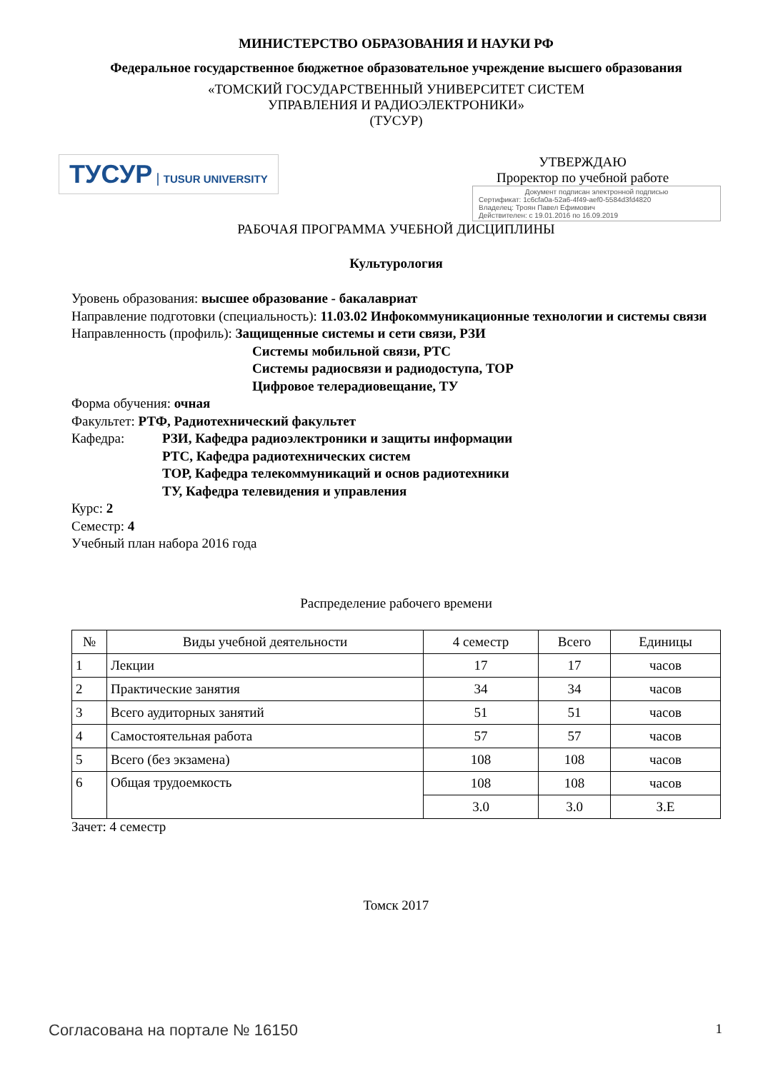МИНИСТЕРСТВО ОБРАЗОВАНИЯ И НАУКИ РФ
Федеральное государственное бюджетное образовательное учреждение высшего образования
«ТОМСКИЙ ГОСУДАРСТВЕННЫЙ УНИВЕРСИТЕТ СИСТЕМ
УПРАВЛЕНИЯ И РАДИОЭЛЕКТРОНИКИ»
(ТУСУР)
ТУСУР | TUSUR UNIVERSITY
УТВЕРЖДАЮ
Проректор по учебной работе
Документ подписан электронной подписью
Сертификат: 1c6cfa0a-52a6-4f49-aef0-5584d3fd4820
Владелец: Троян Павел Ефимович
Действителен: с 19.01.2016 по 16.09.2019
РАБОЧАЯ ПРОГРАММА УЧЕБНОЙ ДИСЦИПЛИНЫ
Культурология
Уровень образования: высшее образование - бакалавриат
Направление подготовки (специальность): 11.03.02 Инфокоммуникационные технологии и системы связи
Направленность (профиль): Защищенные системы и сети связи, РЗИ
Системы мобильной связи, РТС
Системы радиосвязи и радиодоступа, ТОР
Цифровое телерадиовещание, ТУ
Форма обучения: очная
Факультет: РТФ, Радиотехнический факультет
Кафедра: РЗИ, Кафедра радиоэлектроники и защиты информации
РТС, Кафедра радиотехнических систем
ТОР, Кафедра телекоммуникаций и основ радиотехники
ТУ, Кафедра телевидения и управления
Курс: 2
Семестр: 4
Учебный план набора 2016 года
Распределение рабочего времени
| № | Виды учебной деятельности | 4 семестр | Всего | Единицы |
| --- | --- | --- | --- | --- |
| 1 | Лекции | 17 | 17 | часов |
| 2 | Практические занятия | 34 | 34 | часов |
| 3 | Всего аудиторных занятий | 51 | 51 | часов |
| 4 | Самостоятельная работа | 57 | 57 | часов |
| 5 | Всего (без экзамена) | 108 | 108 | часов |
| 6 | Общая трудоемкость | 108 | 108 | часов |
| | | 3.0 | 3.0 | З.Е |
Зачет: 4 семестр
Томск 2017
Согласована на портале № 16150 1